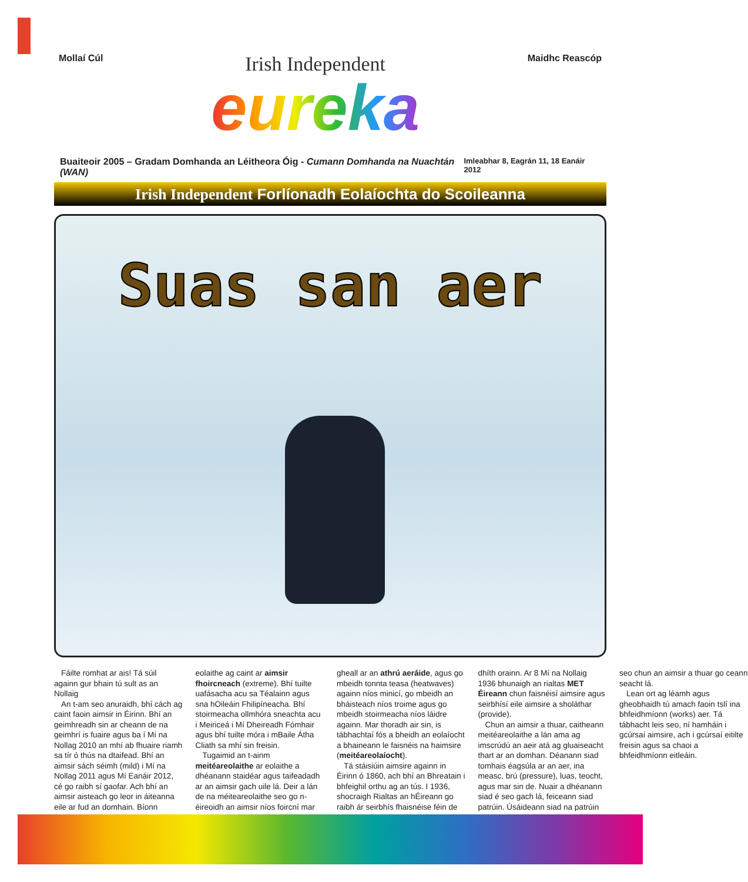Mollaí Cúl
Irish Independent
eureka
Maidhc Reascóp
Buaiteoir 2005 – Gradam Domhanda an Léitheora Óig - Cumann Domhanda na Nuachtán (WAN) Imleabhar 8, Eagrán 11, 18 Eanáir 2012
Irish Independent Forlíonadh Eolaíochta do Scoileanna
Suas san aer
Fáilte romhat ar ais! Tá súil againn gur bhain tú sult as an Nollaig
An t-am seo anuraidh, bhí cách ag caint faoin aimsir in Éirinn. Bhí an geimhreadh sin ar cheann de na geimhrí is fuaire agus ba í Mí na Nollag 2010 an mhí ab fhuaire riamh sa tír ó thús na dtaifead. Bhí an aimsir sách séimh (mild) i Mí na Nollag 2011 agus Mí Eanáir 2012, cé go raibh sí gaofar. Ach bhí an aimsir aisteach go leor in áiteanna eile ar fud an domhain. Bíonn eolaithe ag caint ar aimsir fhoircneach (extreme). Bhí tuilte uafásacha acu sa Téalainn agus sna hOileáin Fhilipíneacha. Bhí stoirmeacha ollmhóra sneachta acu i Meiriceá i Mí Dheireadh Fómhair agus bhí tuilte móra i mBaile Átha Cliath sa mhí sin freisin.
Tugaimid an t-ainm meitéareolaithe ar eolaithe a dhéanann staidéar agus taifeadadh ar an aimsir gach uile lá. Deir a lán de na méiteareolaithe seo go n-éireoidh an aimsir níos foircní mar gheall ar an athrú aeráide, agus go mbeidh tonnta teasa (heatwaves) againn níos minicí, go mbeidh an bháisteach níos troime agus go mbeidh stoirmeacha níos láidre againn. Mar thoradh air sin, is tábhachtaí fós a bheidh an eolaíocht a bhaineann le faisnéis na haimsire (meitéareolaíocht).
Tá stáisiúin aimsire againn in Éirinn ó 1860, ach bhí an Bhreatain i bhfeighil orthu ag an tús. I 1936, shocraigh Rialtas an hÉireann go raibh ár seirbhís fhaisnéise féin de dhíth orainn. Ar 8 Mí na Nollaig 1936 bhunaigh an rialtas MET Éireann chun faisnéisí aimsire agus seirbhísí eile aimsire a sholáthar (provide).
Chun an aimsir a thuar, caitheann meitéareolaithe a lán ama ag imscrúdú an aeir atá ag gluaiseacht thart ar an domhan. Déanann siad tomhais éagsúla ar an aer, ina measc, brú (pressure), luas, teocht, agus mar sin de. Nuair a dhéanann siad é seo gach lá, feiceann siad patrúin. Úsáideann siad na patrúin seo chun an aimsir a thuar go ceann seacht lá.
Lean ort ag léamh agus gheobhaidh tú amach faoin tslí ina bhfeidhmíonn (works) aer. Tá tábhacht leis seo, ní hamháin i gcúrsaí aimsire, ach i gcúrsaí eitilte freisin agus sa chaoi a bhfeidhmíonn eitleáin.